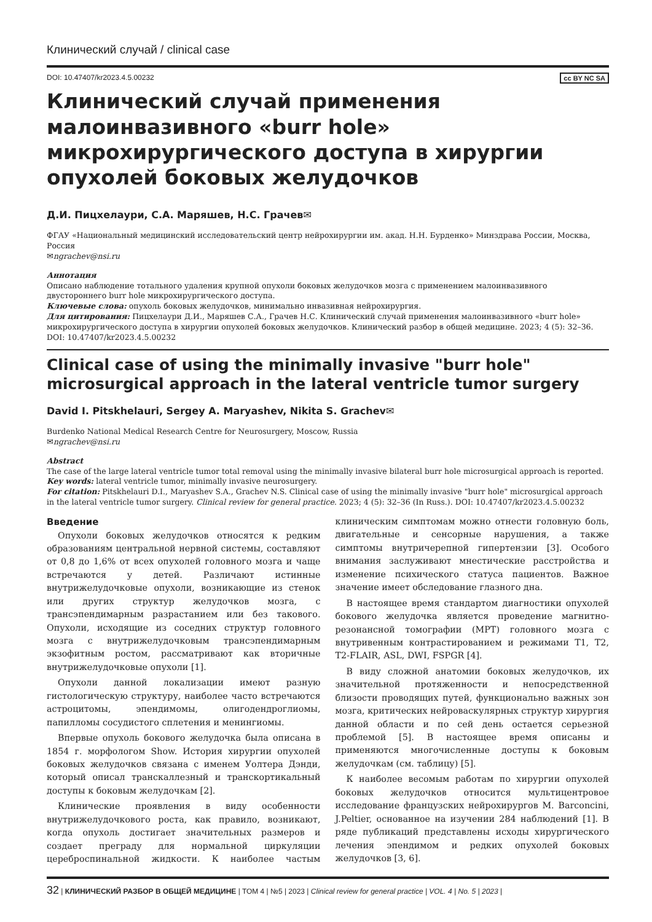Клинический случай / clinical case
DOI: 10.47407/kr2023.4.5.00232 cc BY NC SA
Клинический случай применения малоинвазивного «burr hole» микрохирургического доступа в хирургии опухолей боковых желудочков
Д.И. Пицхелаури, С.А. Маряшев, Н.С. Грачев✉
ФГАУ «Национальный медицинский исследовательский центр нейрохирургии им. акад. Н.Н. Бурденко» Минздрава России, Москва, Россия
✉ngrachev@nsi.ru
Аннотация
Описано наблюдение тотального удаления крупной опухоли боковых желудочков мозга с применением малоинвазивного двустороннего burr hole микрохирургического доступа.
Ключевые слова: опухоль боковых желудочков, минимально инвазивная нейрохирургия.
Для цитирования: Пицхелаури Д.И., Маряшев С.А., Грачев Н.С. Клинический случай применения малоинвазивного «burr hole» микрохирургического доступа в хирургии опухолей боковых желудочков. Клинический разбор в общей медицине. 2023; 4 (5): 32–36. DOI: 10.47407/kr2023.4.5.00232
Clinical case of using the minimally invasive "burr hole" microsurgical approach in the lateral ventricle tumor surgery
David I. Pitskhelauri, Sergey A. Maryashev, Nikita S. Grachev✉
Burdenko National Medical Research Centre for Neurosurgery, Moscow, Russia
✉ngrachev@nsi.ru
Abstract
The case of the large lateral ventricle tumor total removal using the minimally invasive bilateral burr hole microsurgical approach is reported.
Key words: lateral ventricle tumor, minimally invasive neurosurgery.
For citation: Pitskhelauri D.I., Maryashev S.A., Grachev N.S. Clinical case of using the minimally invasive "burr hole" microsurgical approach in the lateral ventricle tumor surgery. Clinical review for general practice. 2023; 4 (5): 32–36 (In Russ.). DOI: 10.47407/kr2023.4.5.00232
Введение
Опухоли боковых желудочков относятся к редким образованиям центральной нервной системы, составляют от 0,8 до 1,6% от всех опухолей головного мозга и чаще встречаются у детей. Различают истинные внутрижелудочковые опухоли, возникающие из стенок или других структур желудочков мозга, с трансэпендимарным разрастанием или без такового. Опухоли, исходящие из соседних структур головного мозга с внутрижелудочковым трансэпендимарным экзофитным ростом, рассматривают как вторичные внутрижелудочковые опухоли [1].
Опухоли данной локализации имеют разную гистологическую структуру, наиболее часто встречаются астроцитомы, эпендимомы, олигодендроглиомы, папилломы сосудистого сплетения и менингиомы.
Впервые опухоль бокового желудочка была описана в 1854 г. морфологом Show. История хирургии опухолей боковых желудочков связана с именем Уолтера Дэнди, который описал транскаллезный и транскортикальный доступы к боковым желудочкам [2].
Клинические проявления в виду особенности внутрижелудочкового роста, как правило, возникают, когда опухоль достигает значительных размеров и создает преграду для нормальной циркуляции цереброспинальной жидкости. К наиболее частым клиническим симптомам можно отнести головную боль, двигательные и сенсорные нарушения, а также симптомы внутричерепной гипертензии [3]. Особого внимания заслуживают мнестические расстройства и изменение психического статуса пациентов. Важное значение имеет обследование глазного дна.
В настоящее время стандартом диагностики опухолей бокового желудочка является проведение магнитно-резонансной томографии (МРТ) головного мозга с внутривенным контрастированием и режимами T1, T2, T2-FLAIR, ASL, DWI, FSPGR [4].
В виду сложной анатомии боковых желудочков, их значительной протяженности и непосредственной близости проводящих путей, функционально важных зон мозга, критических нейроваскулярных структур хирургия данной области и по сей день остается серьезной проблемой [5]. В настоящее время описаны и применяются многочисленные доступы к боковым желудочкам (см. таблицу) [5].
К наиболее весомым работам по хирургии опухолей боковых желудочков относится мультицентровое исследование французских нейрохирургов M. Barconcini, J.Peltier, основанное на изучении 284 наблюдений [1]. В ряде публикаций представлены исходы хирургического лечения эпендимом и редких опухолей боковых желудочков [3, 6].
32 | КЛИНИЧЕСКИЙ РАЗБОР В ОБЩЕЙ МЕДИЦИНЕ | ТОМ 4 | №5 | 2023 | Clinical review for general practice | VOL. 4 | No. 5 | 2023 |